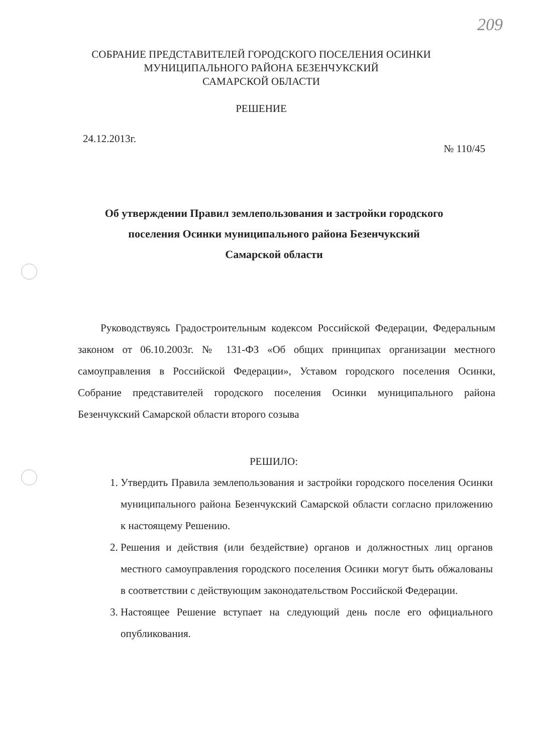209
СОБРАНИЕ ПРЕДСТАВИТЕЛЕЙ ГОРОДСКОГО ПОСЕЛЕНИЯ ОСИНКИ
МУНИЦИПАЛЬНОГО РАЙОНА БЕЗЕНЧУКСКИЙ
САМАРСКОЙ ОБЛАСТИ
РЕШЕНИЕ
24.12.2013г. № 110/45
Об утверждении Правил землепользования и застройки городского поселения Осинки муниципального района Безенчукский
Самарской области
Руководствуясь Градостроительным кодексом Российской Федерации, Федеральным законом от 06.10.2003г. № 131-ФЗ «Об общих принципах организации местного самоуправления в Российской Федерации», Уставом городского поселения Осинки, Собрание представителей городского поселения Осинки муниципального района Безенчукский Самарской области второго созыва
РЕШИЛО:
1. Утвердить Правила землепользования и застройки городского поселения Осинки муниципального района Безенчукский Самарской области согласно приложению к настоящему Решению.
2. Решения и действия (или бездействие) органов и должностных лиц органов местного самоуправления городского поселения Осинки могут быть обжалованы в соответствии с действующим законодательством Российской Федерации.
3. Настоящее Решение вступает на следующий день после его официального опубликования.